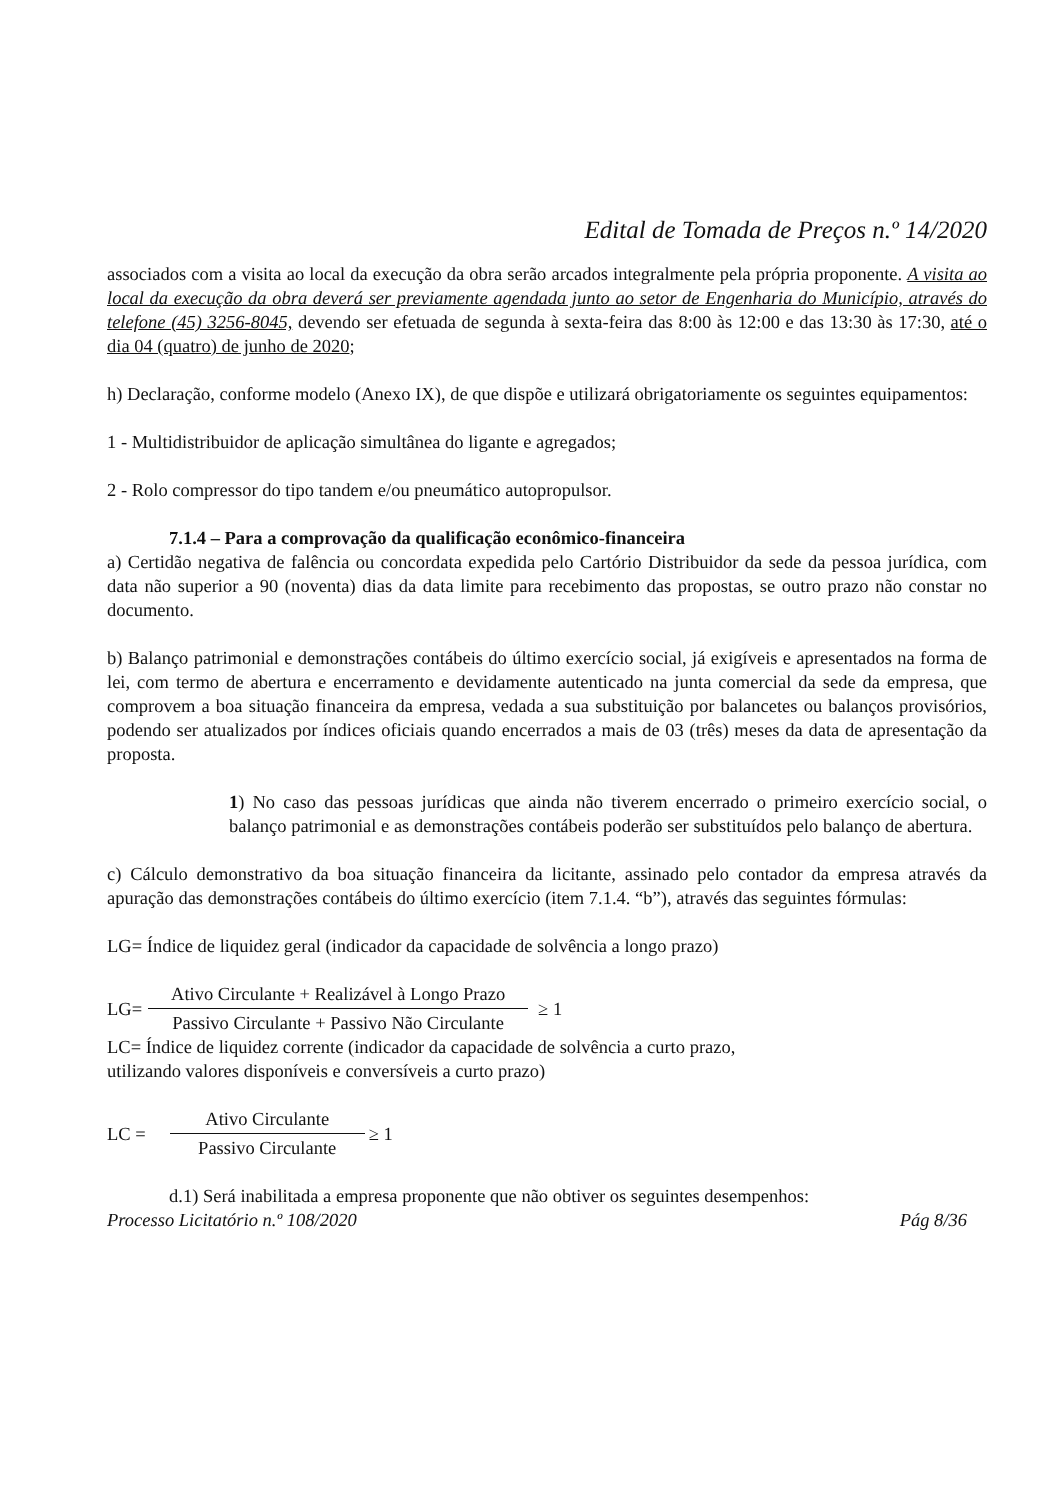Edital de Tomada de Preços n.º 14/2020
associados com a visita ao local da execução da obra serão arcados integralmente pela própria proponente. A visita ao local da execução da obra deverá ser previamente agendada junto ao setor de Engenharia do Município, através do telefone (45) 3256-8045, devendo ser efetuada de segunda à sexta-feira das 8:00 às 12:00 e das 13:30 às 17:30, até o dia 04 (quatro) de junho de 2020;
h) Declaração, conforme modelo (Anexo IX), de que dispõe e utilizará obrigatoriamente os seguintes equipamentos:
1 - Multidistribuidor de aplicação simultânea do ligante e agregados;
2 - Rolo compressor do tipo tandem e/ou pneumático autopropulsor.
7.1.4 – Para a comprovação da qualificação econômico-financeira
a) Certidão negativa de falência ou concordata expedida pelo Cartório Distribuidor da sede da pessoa jurídica, com data não superior a 90 (noventa) dias da data limite para recebimento das propostas, se outro prazo não constar no documento.
b) Balanço patrimonial e demonstrações contábeis do último exercício social, já exigíveis e apresentados na forma de lei, com termo de abertura e encerramento e devidamente autenticado na junta comercial da sede da empresa, que comprovem a boa situação financeira da empresa, vedada a sua substituição por balancetes ou balanços provisórios, podendo ser atualizados por índices oficiais quando encerrados a mais de 03 (três) meses da data de apresentação da proposta.
1) No caso das pessoas jurídicas que ainda não tiverem encerrado o primeiro exercício social, o balanço patrimonial e as demonstrações contábeis poderão ser substituídos pelo balanço de abertura.
c) Cálculo demonstrativo da boa situação financeira da licitante, assinado pelo contador da empresa através da apuração das demonstrações contábeis do último exercício (item 7.1.4. “b”), através das seguintes fórmulas:
LG= Índice de liquidez geral (indicador da capacidade de solvência a longo prazo)
LG=
Ativo Circulante + Realizável à Longo Prazo
Passivo Circulante + Passivo Não Circulante
≥ 1
LC= Índice de liquidez corrente (indicador da capacidade de solvência a curto prazo,
utilizando valores disponíveis e conversíveis a curto prazo)
LC =
Ativo Circulante
Passivo Circulante
≥ 1
d.1) Será inabilitada a empresa proponente que não obtiver os seguintes desempenhos:
Processo Licitatório n.º 108/2020 Pág 8/36